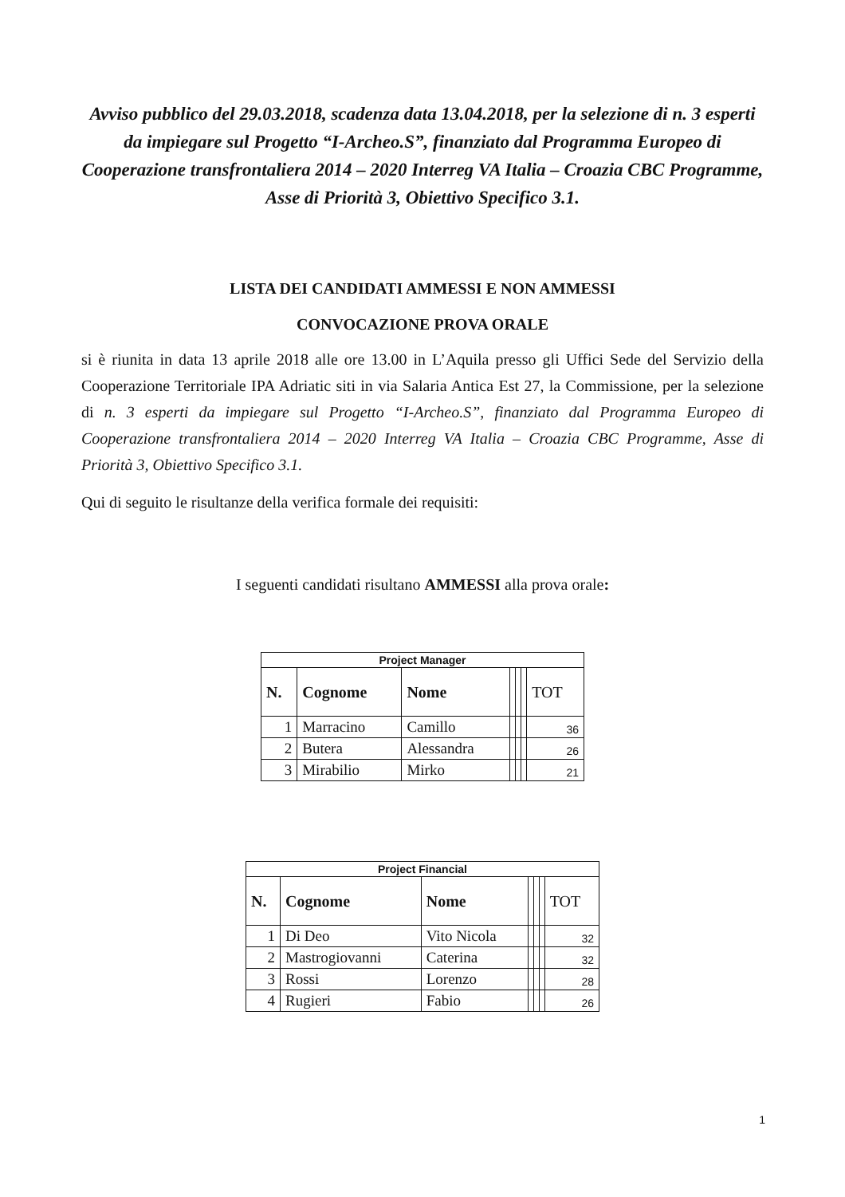Avviso pubblico del 29.03.2018, scadenza data 13.04.2018, per la selezione di n. 3 esperti da impiegare sul Progetto “I-Archeo.S”, finanziato dal Programma Europeo di Cooperazione transfrontaliera 2014 – 2020 Interreg VA Italia – Croazia CBC Programme, Asse di Priorità 3, Obiettivo Specifico 3.1.
LISTA DEI CANDIDATI AMMESSI E NON AMMESSI
CONVOCAZIONE PROVA ORALE
si è riunita in data 13 aprile 2018 alle ore 13.00 in L’Aquila presso gli Uffici Sede del Servizio della Cooperazione Territoriale IPA Adriatic siti in via Salaria Antica Est 27, la Commissione, per la selezione di n. 3 esperti da impiegare sul Progetto “I-Archeo.S”, finanziato dal Programma Europeo di Cooperazione transfrontaliera 2014 – 2020 Interreg VA Italia – Croazia CBC Programme, Asse di Priorità 3, Obiettivo Specifico 3.1.
Qui di seguito le risultanze della verifica formale dei requisiti:
I seguenti candidati risultano AMMESSI alla prova orale:
| Project Manager | | | | | | |
| N. | Cognome | Nome | | | | TOT |
| 1 | Marracino | Camillo | | | | 36 |
| 2 | Butera | Alessandra | | | | 26 |
| 3 | Mirabilio | Mirko | | | | 21 |
| Project Financial | | | | | | |
| N. | Cognome | Nome | | | | TOT |
| 1 | Di Deo | Vito Nicola | | | | 32 |
| 2 | Mastrogiovanni | Caterina | | | | 32 |
| 3 | Rossi | Lorenzo | | | | 28 |
| 4 | Rugieri | Fabio | | | | 26 |
1